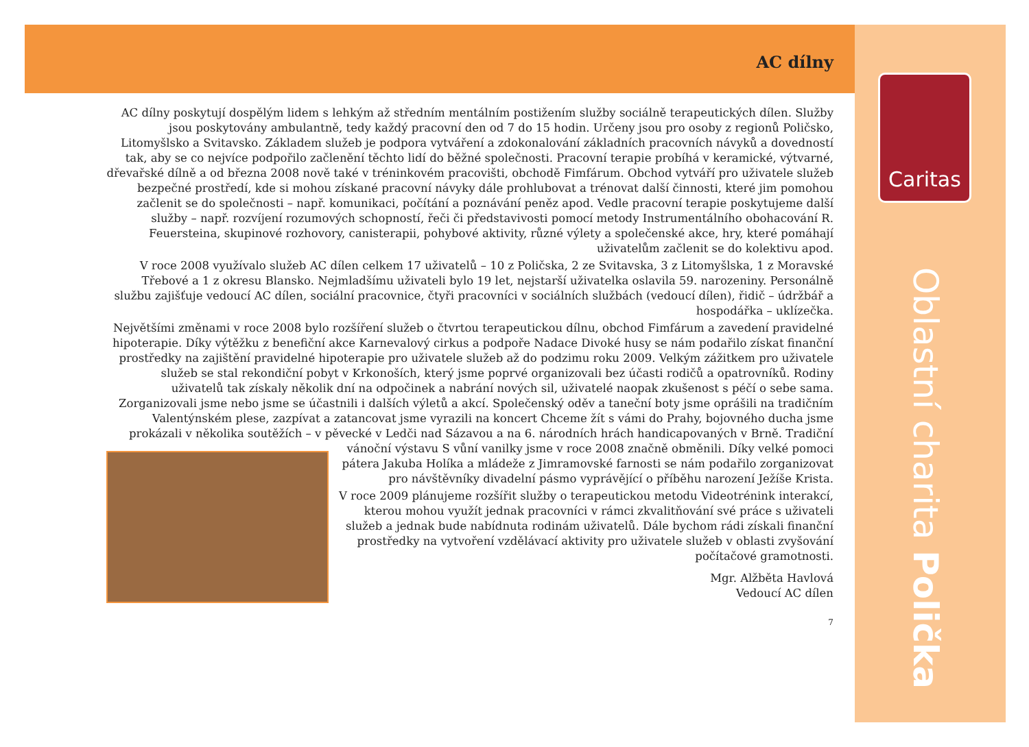Caritas
Oblastní charita Polička
AC dílny
AC dílny poskytují dospělým lidem s lehkým až středním mentálním postižením služby sociálně terapeutických dílen. Služby jsou poskytovány ambulantně, tedy každý pracovní den od 7 do 15 hodin. Určeny jsou pro osoby z regionů Poličsko, Litomyšlsko a Svitavsko. Základem služeb je podpora vytváření a zdokonalování základních pracovních návyků a dovedností tak, aby se co nejvíce podpořilo začlenění těchto lidí do běžné společnosti. Pracovní terapie probíhá v keramické, výtvarné, dřevařské dílně a od března 2008 nově také v tréninkovém pracovišti, obchodě Fimfárum. Obchod vytváří pro uživatele služeb bezpečné prostředí, kde si mohou získané pracovní návyky dále prohlubovat a trénovat další činnosti, které jim pomohou začlenit se do společnosti – např. komunikaci, počítání a poznávání peněz apod. Vedle pracovní terapie poskytujeme další služby – např. rozvíjení rozumových schopností, řeči či představivosti pomocí metody Instrumentálního obohacování R. Feuersteina, skupinové rozhovory, canisterapii, pohybové aktivity, různé výlety a společenské akce, hry, které pomáhají uživatelům začlenit se do kolektivu apod.
V roce 2008 využívalo služeb AC dílen celkem 17 uživatelů – 10 z Poličska, 2 ze Svitavska, 3 z Litomyšlska, 1 z Moravské Třebové a 1 z okresu Blansko. Nejmladšímu uživateli bylo 19 let, nejstarší uživatelka oslavila 59. narozeniny. Personálně službu zajišťuje vedoucí AC dílen, sociální pracovnice, čtyři pracovníci v sociálních službách (vedoucí dílen), řidič – údržbář a hospodářka – uklízečka.
Největšími změnami v roce 2008 bylo rozšíření služeb o čtvrtou terapeutickou dílnu, obchod Fimfárum a zavedení pravidelné hipoterapie. Díky výtěžku z benefiční akce Karnevalový cirkus a podpoře Nadace Divoké husy se nám podařilo získat finanční prostředky na zajištění pravidelné hipoterapie pro uživatele služeb až do podzimu roku 2009. Velkým zážitkem pro uživatele služeb se stal rekondiční pobyt v Krkonoších, který jsme poprvé organizovali bez účasti rodičů a opatrovníků. Rodiny uživatelů tak získaly několik dní na odpočinek a nabrání nových sil, uživatelé naopak zkušenost s péčí o sebe sama. Zorganizovali jsme nebo jsme se účastnili i dalších výletů a akcí. Společenský oděv a taneční boty jsme oprášili na tradičním Valentýnském plese, zazpívat a zatancovat jsme vyrazili na koncert Chceme žít s vámi do Prahy, bojovného ducha jsme prokázali v několika soutěžích – v pěvecké v Ledči nad Sázavou a na 6. národních hrách handicapovaných v Brně. Tradiční vánoční výstavu S vůní vanilky jsme v roce 2008 značně obměnili. Díky velké pomoci pátera Jakuba Holíka a mládeže z Jimramovské farnosti se nám podařilo zorganizovat pro návštěvníky divadelní pásmo vyprávějící o příběhu narození Ježíše Krista.
V roce 2009 plánujeme rozšířit služby o terapeutickou metodu Videotrénink interakcí, kterou mohou využít jednak pracovníci v rámci zkvalitňování své práce s uživateli služeb a jednak bude nabídnuta rodinám uživatelů. Dále bychom rádi získali finanční prostředky na vytvoření vzdělávací aktivity pro uživatele služeb v oblasti zvyšování počítačové gramotnosti.
Mgr. Alžběta Havlová
Vedoucí AC dílen
7